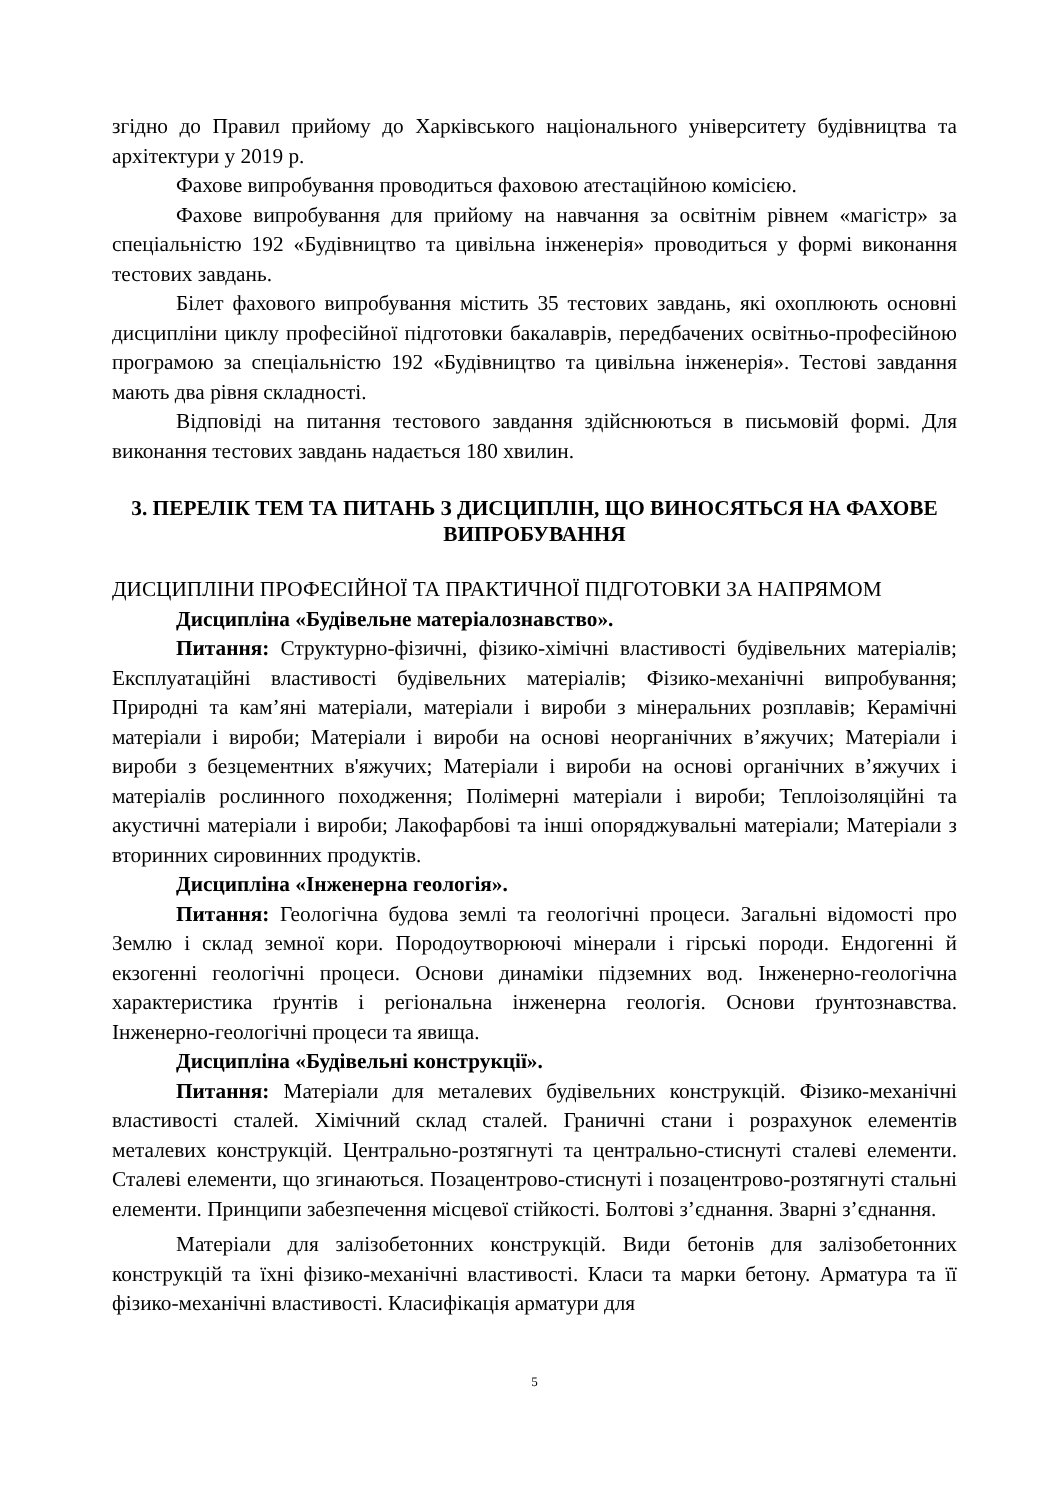згідно до Правил прийому до Харківського національного університету будівництва та архітектури у 2019 р.
Фахове випробування проводиться фаховою атестаційною комісією.
Фахове випробування для прийому на навчання за освітнім рівнем «магістр» за спеціальністю 192 «Будівництво та цивільна інженерія» проводиться у формі виконання тестових завдань.
Білет фахового випробування містить 35 тестових завдань, які охоплюють основні дисципліни циклу професійної підготовки бакалаврів, передбачених освітньо-професійною програмою за спеціальністю 192 «Будівництво та цивільна інженерія». Тестові завдання мають два рівня складності.
Відповіді на питання тестового завдання здійснюються в письмовій формі. Для виконання тестових завдань надається 180 хвилин.
3. ПЕРЕЛІК ТЕМ ТА ПИТАНЬ З ДИСЦИПЛІН, ЩО ВИНОСЯТЬСЯ НА ФАХОВЕ ВИПРОБУВАННЯ
ДИСЦИПЛІНИ ПРОФЕСІЙНОЇ ТА ПРАКТИЧНОЇ ПІДГОТОВКИ ЗА НАПРЯМОМ
Дисципліна «Будівельне матеріалознавство».
Питання: Структурно-фізичні, фізико-хімічні властивості будівельних матеріалів; Експлуатаційні властивості будівельних матеріалів; Фізико-механічні випробування; Природні та кам’яні матеріали, матеріали і вироби з мінеральних розплавів; Керамічні матеріали і вироби; Матеріали і вироби на основі неорганічних в’яжучих; Матеріали і вироби з безцементних в'яжучих; Матеріали і вироби на основі органічних в’яжучих і матеріалів рослинного походження; Полімерні матеріали і вироби; Теплоізоляційні та акустичні матеріали і вироби; Лакофарбові та інші опоряджувальні матеріали; Матеріали з вторинних сировинних продуктів.
Дисципліна «Інженерна геологія».
Питання: Геологічна будова землі та геологічні процеси. Загальні відомості про Землю і склад земної кори. Породоутворюючі мінерали і гірські породи. Ендогенні й екзогенні геологічні процеси. Основи динаміки підземних вод. Інженерно-геологічна характеристика ґрунтів і регіональна інженерна геологія. Основи ґрунтознавства. Інженерно-геологічні процеси та явища.
Дисципліна «Будівельні конструкції».
Питання: Матеріали для металевих будівельних конструкцій. Фізико-механічні властивості сталей. Хімічний склад сталей. Граничні стани і розрахунок елементів металевих конструкцій. Центрально-розтягнуті та центрально-стиснуті сталеві елементи. Сталеві елементи, що згинаються. Позацентрово-стиснуті і позацентрово-розтягнуті стальні елементи. Принципи забезпечення місцевої стійкості. Болтові з’єднання. Зварні з’єднання.
Матеріали для залізобетонних конструкцій. Види бетонів для залізобетонних конструкцій та їхні фізико-механічні властивості. Класи та марки бетону. Арматура та її фізико-механічні властивості. Класифікація арматури для
5